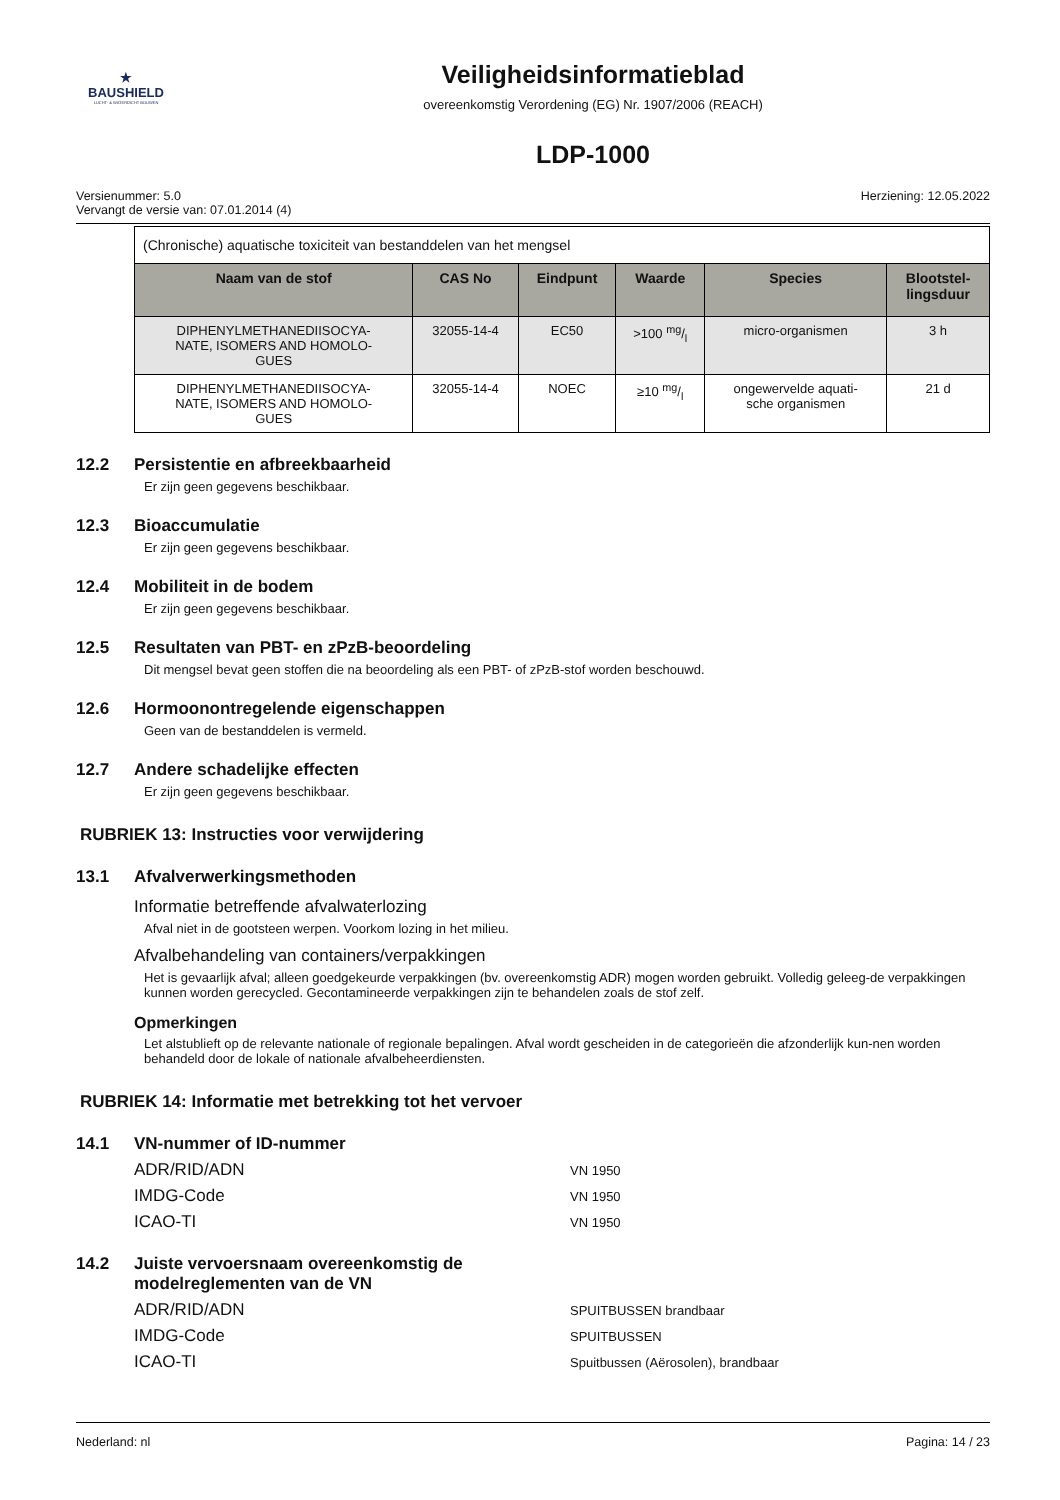★
BAUSHIELD
LUCHT- & WATERDICHT BOUWEN
Veiligheidsinformatieblad
overeenkomstig Verordening (EG) Nr. 1907/2006 (REACH)
LDP-1000
Versienummer: 5.0
Vervangt de versie van: 07.01.2014 (4)
Herziening: 12.05.2022
| (Chronische) aquatische toxiciteit van bestanddelen van het mengsel | | | | | |
| Naam van de stof | CAS No | Eindpunt | Waarde | Species | Blootstel- lingsduur |
| DIPHENYLMETHANEDIISOCYA- NATE, ISOMERS AND HOMOLO- GUES | 32055-14-4 | EC50 | >100 mg/l | micro-organismen | 3 h |
| DIPHENYLMETHANEDIISOCYA- NATE, ISOMERS AND HOMOLO- GUES | 32055-14-4 | NOEC | ≥10 mg/l | ongewervelde aquati- sche organismen | 21 d |
12.2 Persistentie en afbreekbaarheid
Er zijn geen gegevens beschikbaar.
12.3 Bioaccumulatie
Er zijn geen gegevens beschikbaar.
12.4 Mobiliteit in de bodem
Er zijn geen gegevens beschikbaar.
12.5 Resultaten van PBT- en zPzB-beoordeling
Dit mengsel bevat geen stoffen die na beoordeling als een PBT- of zPzB-stof worden beschouwd.
12.6 Hormoonontregelende eigenschappen
Geen van de bestanddelen is vermeld.
12.7 Andere schadelijke effecten
Er zijn geen gegevens beschikbaar.
RUBRIEK 13: Instructies voor verwijdering
13.1 Afvalverwerkingsmethoden
Informatie betreffende afvalwaterlozing
Afval niet in de gootsteen werpen. Voorkom lozing in het milieu.
Afvalbehandeling van containers/verpakkingen
Het is gevaarlijk afval; alleen goedgekeurde verpakkingen (bv. overeenkomstig ADR) mogen worden gebruikt. Volledig geleeg-de verpakkingen kunnen worden gerecycled. Gecontamineerde verpakkingen zijn te behandelen zoals de stof zelf.
Opmerkingen
Let alstublieft op de relevante nationale of regionale bepalingen. Afval wordt gescheiden in de categorieën die afzonderlijk kun-nen worden behandeld door de lokale of nationale afvalbeheerdiensten.
RUBRIEK 14: Informatie met betrekking tot het vervoer
14.1 VN-nummer of ID-nummer
ADR/RID/ADN
VN 1950
IMDG-Code
VN 1950
ICAO-TI
VN 1950
14.2 Juiste vervoersnaam overeenkomstig de
modelreglementen van de VN
ADR/RID/ADN
SPUITBUSSEN brandbaar
IMDG-Code
SPUITBUSSEN
ICAO-TI
Spuitbussen (Aërosolen), brandbaar
Nederland: nl Pagina: 14 / 23